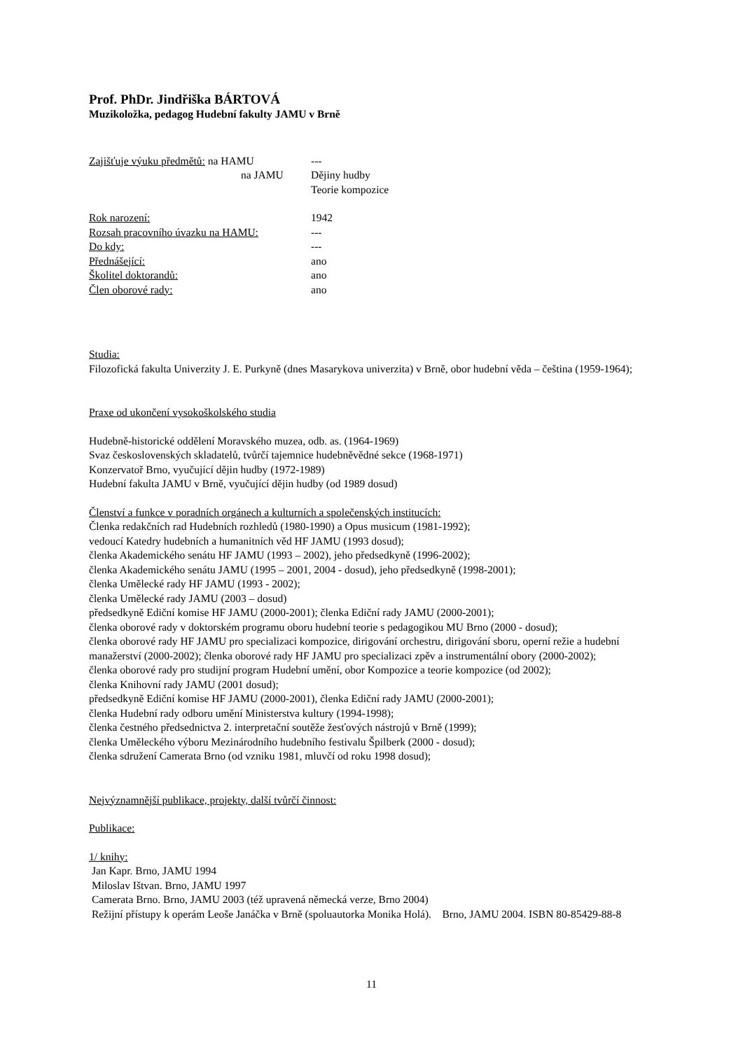Prof. PhDr. Jindřiška BÁRTOVÁ
Muzikoložka, pedagog Hudební fakulty JAMU v Brně
Zajišťuje výuku předmětů: na HAMU ---
na JAMU Dějiny hudby
Teorie kompozice
Rok narození: 1942
Rozsah pracovního úvazku na HAMU: ---
Do kdy: ---
Přednášející: ano
Školitel doktorandů: ano
Člen oborové rady: ano
Studia:
Filozofická fakulta Univerzity J. E. Purkyně (dnes Masarykova univerzita) v Brně, obor hudební věda – čeština (1959-1964);
Praxe od ukončení vysokoškolského studia
Hudebně-historické oddělení Moravského muzea, odb. as. (1964-1969)
Svaz československých skladatelů, tvůrčí tajemnice hudebněvědné sekce (1968-1971)
Konzervatoř Brno, vyučující dějin hudby (1972-1989)
Hudební fakulta JAMU v Brně, vyučující dějin hudby (od 1989 dosud)
Členství a funkce v poradních orgánech a kulturních a společenských institucích:
Členka redakčních rad Hudebních rozhledů (1980-1990) a Opus musicum (1981-1992);
vedoucí Katedry hudebních a humanitních věd HF JAMU (1993 dosud);
členka Akademického senátu HF JAMU (1993 – 2002), jeho předsedkyně (1996-2002);
členka Akademického senátu JAMU (1995 – 2001, 2004 - dosud), jeho předsedkyně (1998-2001);
členka Umělecké rady HF JAMU (1993 - 2002);
členka Umělecké rady JAMU (2003 – dosud)
předsedkyně Ediční komise HF JAMU (2000-2001); členka Ediční rady JAMU (2000-2001);
členka oborové rady v doktorském programu oboru hudební teorie s pedagogikou MU Brno (2000 - dosud);
členka oborové rady HF JAMU pro specializaci kompozice, dirigování orchestru, dirigování sboru, operní režie a hudební manažerství (2000-2002); členka oborové rady HF JAMU pro specializaci zpěv a instrumentální obory (2000-2002);
členka oborové rady pro studijní program Hudební umění, obor Kompozice a teorie kompozice (od 2002);
členka Knihovní rady JAMU (2001 dosud);
předsedkyně Ediční komise HF JAMU (2000-2001), členka Ediční rady JAMU (2000-2001);
členka Hudební rady odboru umění Ministerstva kultury (1994-1998);
členka čestného předsednictva 2. interpretační soutěže žesťových nástrojů v Brně (1999);
členka Uměleckého výboru Mezinárodního hudebního festivalu Špilberk (2000 - dosud);
členka sdružení Camerata Brno (od vzniku 1981, mluvčí od roku 1998 dosud);
Nejvýznamnější publikace, projekty, další tvůrčí činnost:
Publikace:
1/ knihy:
Jan Kapr. Brno, JAMU 1994
Miloslav Ištvan. Brno, JAMU 1997
Camerata Brno. Brno, JAMU 2003 (též upravená německá verze, Brno 2004)
Režijní přístupy k operám Leoše Janáčka v Brně (spoluautorka Monika Holá). Brno, JAMU 2004. ISBN 80-85429-88-8
11